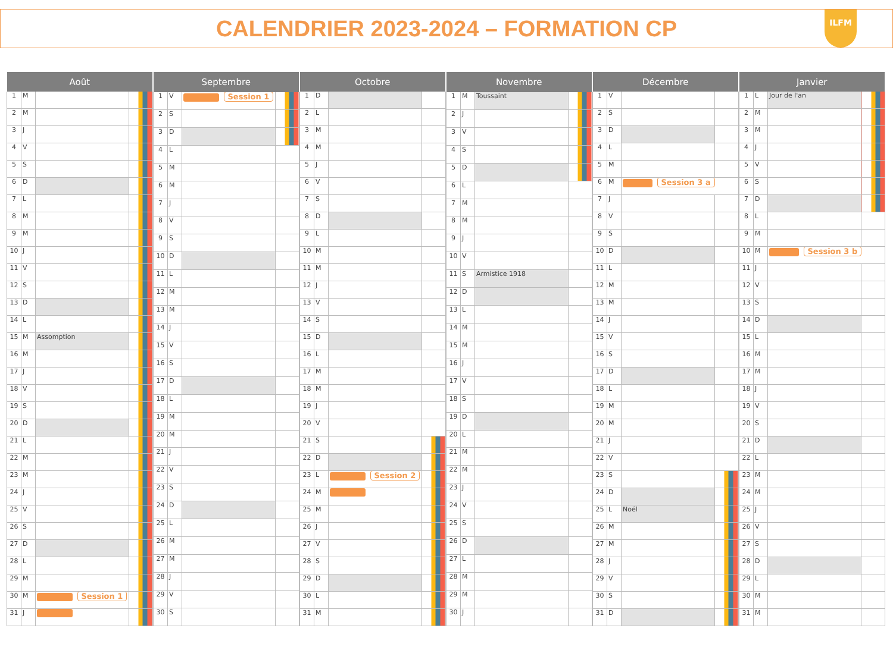CALENDRIER 2023-2024 – FORMATION CP
ILFM
| Août | | | |
| --- | --- | --- | --- |
| 1 | M | | |
| 2 | M | | |
| 3 | J | | |
| 4 | V | | |
| 5 | S | | |
| 6 | D | | |
| 7 | L | | |
| 8 | M | | |
| 9 | M | | |
| 10 | J | | |
| 11 | V | | |
| 12 | S | | |
| 13 | D | | |
| 14 | L | | |
| 15 | M | Assomption | |
| 16 | M | | |
| 17 | J | | |
| 18 | V | | |
| 19 | S | | |
| 20 | D | | |
| 21 | L | | |
| 22 | M | | |
| 23 | M | | |
| 24 | J | | |
| 25 | V | | |
| 26 | S | | |
| 27 | D | | |
| 28 | L | | |
| 29 | M | | |
| 30 | M | Session 1 | |
| 31 | J | | |
| Septembre | | | |
| --- | --- | --- | --- |
| 1 | V | Session 1 | |
| 2 | S | | |
| 3 | D | | |
| 4 | L | | |
| 5 | M | | |
| 6 | M | | |
| 7 | J | | |
| 8 | V | | |
| 9 | S | | |
| 10 | D | | |
| 11 | L | | |
| 12 | M | | |
| 13 | M | | |
| 14 | J | | |
| 15 | V | | |
| 16 | S | | |
| 17 | D | | |
| 18 | L | | |
| 19 | M | | |
| 20 | M | | |
| 21 | J | | |
| 22 | V | | |
| 23 | S | | |
| 24 | D | | |
| 25 | L | | |
| 26 | M | | |
| 27 | M | | |
| 28 | J | | |
| 29 | V | | |
| 30 | S | | |
| Octobre | | | |
| --- | --- | --- | --- |
| 1 | D | | |
| 2 | L | | |
| 3 | M | | |
| 4 | M | | |
| 5 | J | | |
| 6 | V | | |
| 7 | S | | |
| 8 | D | | |
| 9 | L | | |
| 10 | M | | |
| 11 | M | | |
| 12 | J | | |
| 13 | V | | |
| 14 | S | | |
| 15 | D | | |
| 16 | L | | |
| 17 | M | | |
| 18 | M | | |
| 19 | J | | |
| 20 | V | | |
| 21 | S | | |
| 22 | D | | |
| 23 | L | Session 2 | |
| 24 | M | | |
| 25 | M | | |
| 26 | J | | |
| 27 | V | | |
| 28 | S | | |
| 29 | D | | |
| 30 | L | | |
| 31 | M | | |
| Novembre | | | |
| --- | --- | --- | --- |
| 1 | M | Toussaint | |
| 2 | J | | |
| 3 | V | | |
| 4 | S | | |
| 5 | D | | |
| 6 | L | | |
| 7 | M | | |
| 8 | M | | |
| 9 | J | | |
| 10 | V | | |
| 11 | S | Armistice 1918 | |
| 12 | D | | |
| 13 | L | | |
| 14 | M | | |
| 15 | M | | |
| 16 | J | | |
| 17 | V | | |
| 18 | S | | |
| 19 | D | | |
| 20 | L | | |
| 21 | M | | |
| 22 | M | | |
| 23 | J | | |
| 24 | V | | |
| 25 | S | | |
| 26 | D | | |
| 27 | L | | |
| 28 | M | | |
| 29 | M | | |
| 30 | J | | |
| Décembre | | | |
| --- | --- | --- | --- |
| 1 | V | | |
| 2 | S | | |
| 3 | D | | |
| 4 | L | | |
| 5 | M | | |
| 6 | M | Session 3 a | |
| 7 | J | | |
| 8 | V | | |
| 9 | S | | |
| 10 | D | | |
| 11 | L | | |
| 12 | M | | |
| 13 | M | | |
| 14 | J | | |
| 15 | V | | |
| 16 | S | | |
| 17 | D | | |
| 18 | L | | |
| 19 | M | | |
| 20 | M | | |
| 21 | J | | |
| 22 | V | | |
| 23 | S | | |
| 24 | D | | |
| 25 | L | Noël | |
| 26 | M | | |
| 27 | M | | |
| 28 | J | | |
| 29 | V | | |
| 30 | S | | |
| 31 | D | | |
| Janvier | | | |
| --- | --- | --- | --- |
| 1 | L | Jour de l'an | |
| 2 | M | | |
| 3 | M | | |
| 4 | J | | |
| 5 | V | | |
| 6 | S | | |
| 7 | D | | |
| 8 | L | | |
| 9 | M | | |
| 10 | M | Session 3 b | |
| 11 | J | | |
| 12 | V | | |
| 13 | S | | |
| 14 | D | | |
| 15 | L | | |
| 16 | M | | |
| 17 | M | | |
| 18 | J | | |
| 19 | V | | |
| 20 | S | | |
| 21 | D | | |
| 22 | L | | |
| 23 | M | | |
| 24 | M | | |
| 25 | J | | |
| 26 | V | | |
| 27 | S | | |
| 28 | D | | |
| 29 | L | | |
| 30 | M | | |
| 31 | M | | |